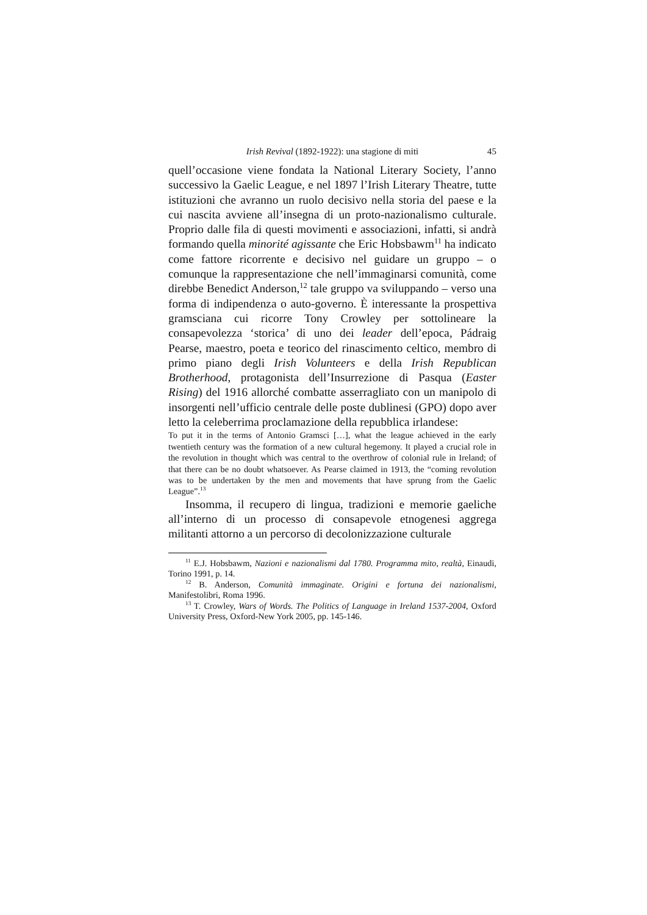Irish Revival (1892-1922): una stagione di miti 45
quell’occasione viene fondata la National Literary Society, l’anno successivo la Gaelic League, e nel 1897 l’Irish Literary Theatre, tutte istituzioni che avranno un ruolo decisivo nella storia del paese e la cui nascita avviene all’insegna di un proto-nazionalismo culturale. Proprio dalle fila di questi movimenti e associazioni, infatti, si andrà formando quella minorité agissante che Eric Hobsbawm<sup>11</sup> ha indicato come fattore ricorrente e decisivo nel guidare un gruppo – o comunque la rappresentazione che nell’immaginarsi comunità, come direbbe Benedict Anderson,<sup>12</sup> tale gruppo va sviluppando – verso una forma di indipendenza o auto-governo. È interessante la prospettiva gramsciana cui ricorre Tony Crowley per sottolineare la consapevolezza ‘storica’ di uno dei leader dell’epoca, Pádraig Pearse, maestro, poeta e teorico del rinascimento celtico, membro di primo piano degli Irish Volunteers e della Irish Republican Brotherhood, protagonista dell’Insurrezione di Pasqua (Easter Rising) del 1916 allorché combatte asserragliato con un manipolo di insorgenti nell’ufficio centrale delle poste dublinesi (GPO) dopo aver letto la celeberrima proclamazione della repubblica irlandese:
To put it in the terms of Antonio Gramsci […], what the league achieved in the early twentieth century was the formation of a new cultural hegemony. It played a crucial role in the revolution in thought which was central to the overthrow of colonial rule in Ireland; of that there can be no doubt whatsoever. As Pearse claimed in 1913, the “coming revolution was to be undertaken by the men and movements that have sprung from the Gaelic League”.<sup>13</sup>
Insomma, il recupero di lingua, tradizioni e memorie gaeliche all’interno di un processo di consapevole etnogenesi aggrega militanti attorno a un percorso di decolonizzazione culturale
<sup>11</sup> E.J. Hobsbawm, Nazioni e nazionalismi dal 1780. Programma mito, realtà, Einaudi, Torino 1991, p. 14.
<sup>12</sup> B. Anderson, Comunità immaginate. Origini e fortuna dei nazionalismi, Manifestolibri, Roma 1996.
<sup>13</sup> T. Crowley, Wars of Words. The Politics of Language in Ireland 1537-2004, Oxford University Press, Oxford-New York 2005, pp. 145-146.